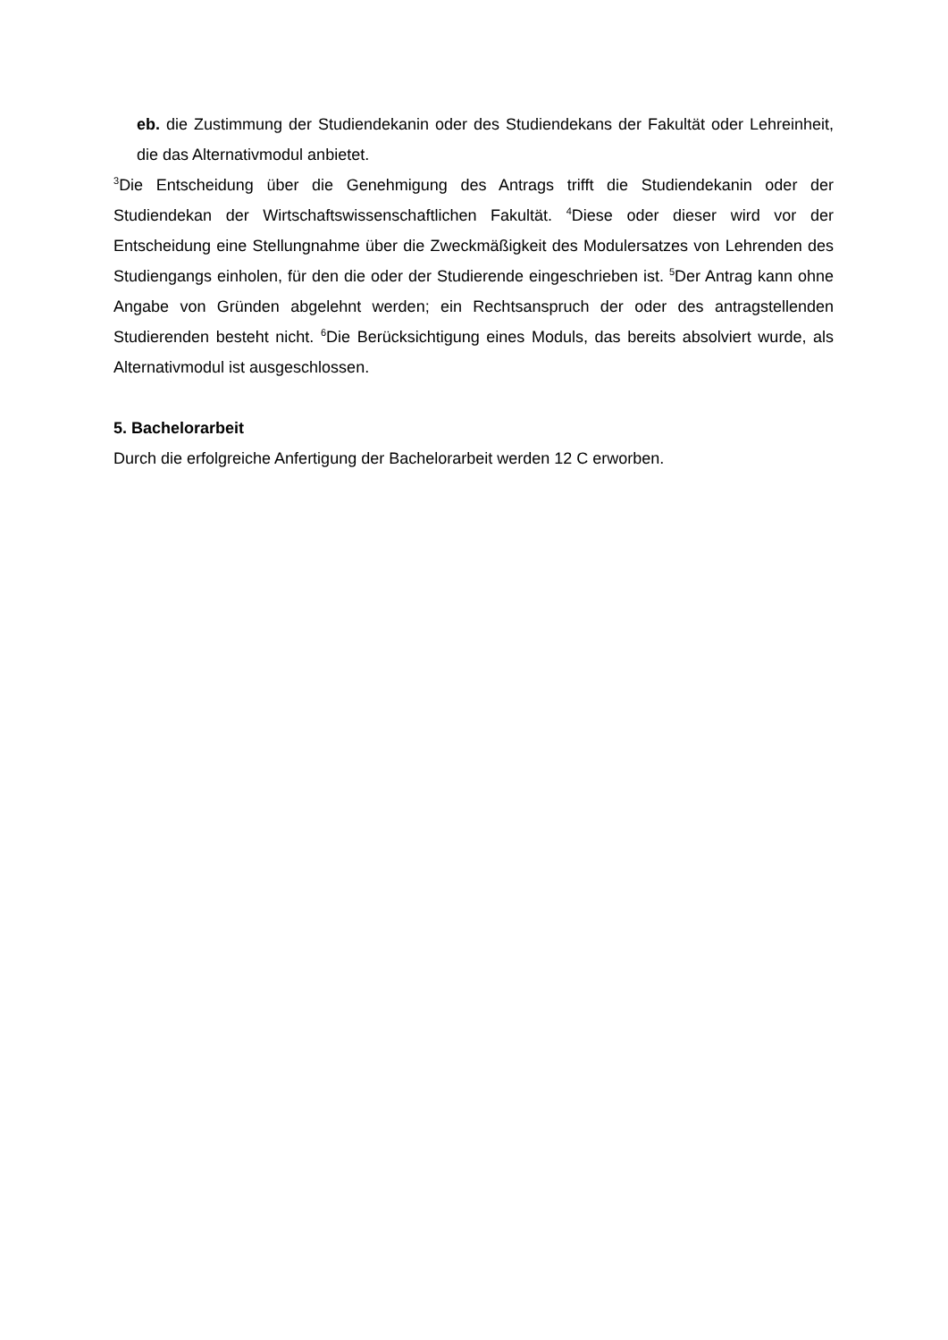eb. die Zustimmung der Studiendekanin oder des Studiendekans der Fakultät oder Lehreinheit, die das Alternativmodul anbietet.
<sup>3</sup> Die Entscheidung über die Genehmigung des Antrags trifft die Studiendekanin oder der Studiendekan der Wirtschaftswissenschaftlichen Fakultät. <sup>4</sup>Diese oder dieser wird vor der Entscheidung eine Stellungnahme über die Zweckmäßigkeit des Modulersatzes von Lehrenden des Studiengangs einholen, für den die oder der Studierende eingeschrieben ist. <sup>5</sup>Der Antrag kann ohne Angabe von Gründen abgelehnt werden; ein Rechtsanspruch der oder des antragstellenden Studierenden besteht nicht. <sup>6</sup>Die Berücksichtigung eines Moduls, das bereits absolviert wurde, als Alternativmodul ist ausgeschlossen.
5. Bachelorarbeit
Durch die erfolgreiche Anfertigung der Bachelorarbeit werden 12 C erworben.